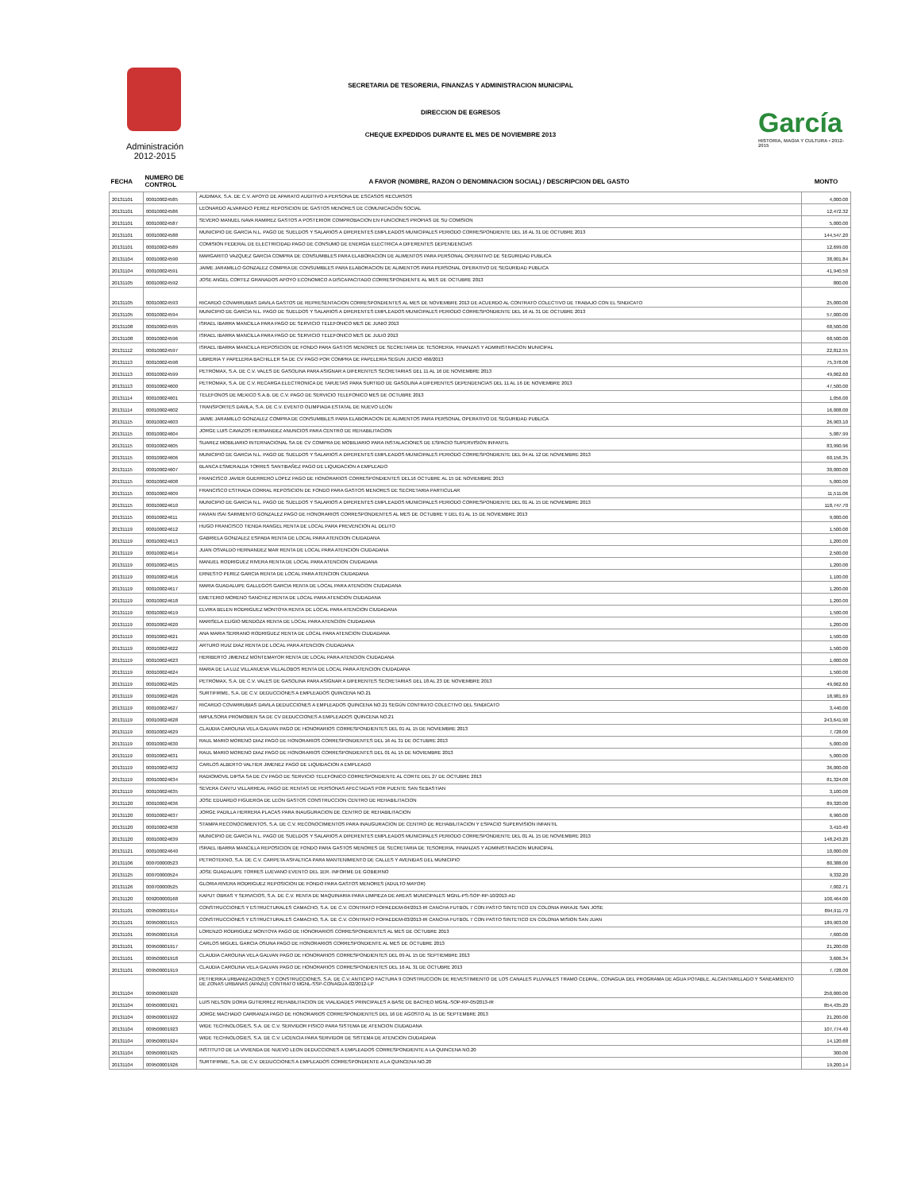Administración
2012-2015
SECRETARIA DE TESORERIA, FINANZAS Y ADMINISTRACION MUNICIPAL
DIRECCION DE EGRESOS
CHEQUE EXPEDIDOS DURANTE EL MES DE NOVIEMBRE 2013
García
HISTORIA, MAGIA Y CULTURA • 2012-2015
| FECHA | NUMERO DE CONTROL | A FAVOR (NOMBRE, RAZON O DENOMINACION SOCIAL) / DESCRIPCION DEL GASTO | MONTO |
| --- | --- | --- | --- |
| 20131101 | 000100024585 | AUDIMAX, S.A. DE C.V. APOYO DE APARATO AUDITIVO A PERSONA DE ESCASOS RECURSOS | 4,000.00 |
| 20131101 | 000100024586 | LEONARDO ALVARADO PEREZ REPOSICION DE GASTOS MENORES DE COMUNICACIÓN SOCIAL | 12,472.32 |
| 20131101 | 000100024587 | SEVERO MANUEL NAVA RAMIREZ GASTOS A POSTERIOR COMPROBACION EN FUNCIONES PROPIAS DE SU COMISION | 5,000.00 |
| 20131101 | 000100024588 | MUNICIPIO DE GARCIA N.L. PAGO DE SUELDOS Y SALARIOS A DIFERENTES EMPLEADOS MUNICIPALES PERIODO CORRESPONDIENTE DEL 16 AL 31 DE OCTUBRE 2013 | 144,547.20 |
| 20131101 | 000100024589 | COMISION FEDERAL DE ELECTRICIDAD PAGO DE CONSUMO DE ENERGIA ELECTRICA A DIFERENTES DEPENDENCIAS | 12,699.00 |
| 20131104 | 000100024590 | MARGARITO VAZQUEZ GARCIA COMPRA DE CONSUMIBLES PARA ELABORACION DE ALIMENTOS PARA PERSONAL OPERATIVO DE SEGURIDAD PUBLICA | 38,001.84 |
| 20131104 | 000100024591 | JAIME JARAMILLO GONZALEZ COMPRA DE CONSUMIBLES PARA ELABORACION DE ALIMENTOS PARA PERSONAL OPERATIVO DE SEGURIDAD PUBLICA | 41,940.50 |
| 20131105 | 000100024592 | JOSE ANGEL CORTEZ GRANADOS APOYO ECONOMICO A DISCAPACITADO CORRESPONDIENTE AL MES DE OCTUBRE 2013 | 800.00 |
| 20131105 | 000100024593 | RICARDO COVARRUBIAS DAVILA GASTOS DE REPRESENTACION CORRESPONDIENTES AL MES DE NOVIEMBRE 2013 DE ACUERDO AL CONTRATO COLECTIVO DE TRABAJO CON EL SINDICATO | 25,000.00 |
| 20131105 | 000100024594 | MUNICIPIO DE GARCIA N.L. PAGO DE SUELDOS Y SALARIOS A DIFERENTES EMPLEADOS MUNICIPALES PERIODO CORRESPONDIENTE DEL 16 AL 31 DE OCTUBRE 2013 | 57,000.00 |
| 20131108 | 000100024595 | ISRAEL IBARRA MANCILLA PARA PAGO DE SERVICIO TELEFONICO MES DE JUNIO 2013 | 68,500.00 |
| 20131108 | 000100024596 | ISRAEL IBARRA MANCILLA PARA PAGO DE SERVICIO TELEFONICO MES DE JULIO 2013 | 68,500.00 |
| 20131112 | 000100024597 | ISRAEL IBARRA MANCILLA REPOSICION DE FONDO PARA GASTOS MENORES DE SECRETARIA DE TESORERIA, FINANZAS Y ADMINISTRACION MUNICIPAL | 22,812.55 |
| 20131113 | 000100024598 | LIBRERIA Y PAPELERIA BACHILLER SA DE CV PAGO POR COMPRA DE PAPELERIA SEGUN JUICIO 466/2013 | 75,378.08 |
| 20131113 | 000100024599 | PETROMAX, S.A. DE C.V. VALES DE GASOLINA PARA ASIGNAR A DIFERENTES SECRETARIAS DEL 11 AL 16 DE NOVIEMBRE 2013 | 49,062.60 |
| 20131113 | 000100024600 | PETROMAX, S.A. DE C.V. RECARGA ELECTRONICA DE TARJETAS PARA SURTIDO DE GASOLINA A DIFERENTES DEPENDENCIAS DEL 11 AL 16 DE NOVIEMBRE 2013 | 47,500.00 |
| 20131114 | 000100024601 | TELEFONOS DE MEXICO S.A.B. DE C.V. PAGO DE SERVICIO TELEFONICO MES DE OCTUBRE 2013 | 1,056.00 |
| 20131114 | 000100024602 | TRANSPORTES DAVILA, S.A. DE C.V. EVENTO OLIMPIADA ESTATAL DE NUEVO LEON | 16,008.00 |
| 20131115 | 000100024603 | JAIME JARAMILLO GONZALEZ COMPRA DE CONSUMIBLES PARA ELABORACION DE ALIMENTOS PARA PERSONAL OPERATIVO DE SEGURIDAD PUBLICA | 26,903.10 |
| 20131115 | 000100024604 | JORGE LUIS CAVAZOS HERNANDEZ ANUNCIOS PARA CENTRO DE REHABILITACION | 5,087.99 |
| 20131115 | 000100024605 | SUAREZ MOBILIARIO INTERNACIONAL SA DE CV COMPRA DE MOBILIARIO PARA INSTALACIONES DE ESPACIO SUPERVISION INFANTIL | 83,990.96 |
| 20131115 | 000100024606 | MUNICIPIO DE GARCIA N.L. PAGO DE SUELDOS Y SALARIOS A DIFERENTES EMPLEADOS MUNICIPALES PERIODO CORRESPONDIENTE DEL 04 AL 12 DE NOVIEMBRE 2013 | 60,156.35 |
| 20131115 | 000100024607 | BLANCA ESMERALDA TORRES SANTIBAÑEZ PAGO DE LIQUIDACION A EMPLEADO | 30,000.00 |
| 20131115 | 000100024608 | FRANCISCO JAVIER GUERRERO LOPEZ PAGO DE HONORARIOS CORRESPONDIENTES DEL16 OCTUBRE AL 15 DE NOVIEMBRE 2013 | 5,000.00 |
| 20131115 | 000100024609 | FRANCISCO ESTRADA CORRAL REPOSICION DE FONDO PARA GASTOS MENORES DE SECRETARIA PARTICULAR | 11,511.06 |
| 20131115 | 000100024610 | MUNICIPIO DE GARCIA N.L. PAGO DE SUELDOS Y SALARIOS A DIFERENTES EMPLEADOS MUNICIPALES PERIODO CORRESPONDIENTE DEL 01 AL 15 DE NOVIEMBRE 2013 | 118,747.70 |
| 20131115 | 000100024611 | FAVIAN ISAI SARMIENTO GONZALEZ PAGO DE HONORARIOS CORRESPONDIENTES AL MES DE OCTUBRE Y DEL 01 AL 15 DE NOVIEMBRE 2013 | 9,000.00 |
| 20131119 | 000100024612 | HUGO FRANCISCO TIENDA RANGEL RENTA DE LOCAL PARA PREVENCION AL DELITO | 1,500.00 |
| 20131119 | 000100024613 | GABRIELA GONZALEZ ESPAÐA RENTA DE LOCAL PARA ATENCION CIUDADANA | 1,200.00 |
| 20131119 | 000100024614 | JUAN OSVALDO HERNANDEZ MAR RENTA DE LOCAL PARA ATENCION CIUDADANA | 2,500.00 |
| 20131119 | 000100024615 | MANUEL RODRIGUEZ RIVERA RENTA DE LOCAL PARA ATENCION CIUDADANA | 1,200.00 |
| 20131119 | 000100024616 | ERNESTO PEREZ GARCIA RENTA DE LOCAL PARA ATENCION CIUDADANA | 1,100.00 |
| 20131119 | 000100024617 | MARIA GUADALUPE GALLEGOS GARCIA RENTA DE LOCAL PARA ATENCION CIUDADANA | 1,200.00 |
| 20131119 | 000100024618 | EMETERIO MORENO SANCHEZ RENTA DE LOCAL PARA ATENCION CIUDADANA | 1,200.00 |
| 20131119 | 000100024619 | ELVIRA BELEN RODRIGUEZ MONTOYA RENTA DE LOCAL PARA ATENCION CIUDADANA | 1,500.00 |
| 20131119 | 000100024620 | MARISELA ELIGIO MENDOZA RENTA DE LOCAL PARA ATENCION CIUDADANA | 1,200.00 |
| 20131119 | 000100024621 | ANA MARIA SERRANO RODRIGUEZ RENTA DE LOCAL PARA ATENCION CIUDADANA | 1,500.00 |
| 20131119 | 000100024622 | ARTURO RUIZ DIAZ RENTA DE LOCAL PARA ATENCION CIUDADANA | 1,500.00 |
| 20131119 | 000100024623 | HERIBERTO JIMENEZ MONTEMAYOR RENTA DE LOCAL PARA ATENCION CIUDADANA | 1,000.00 |
| 20131119 | 000100024624 | MARIA DE LA LUZ VILLANUEVA VILLALOBOS RENTA DE LOCAL PARA ATENCION CIUDADANA | 1,500.00 |
| 20131119 | 000100024625 | PETROMAX, S.A. DE C.V. VALES DE GASOLINA PARA ASIGNAR A DIFERENTES SECRETARIAS DEL 18 AL 23 DE NOVIEMBRE 2013 | 49,062.60 |
| 20131119 | 000100024626 | SURTIFIRME, S.A. DE C.V. DEDUCCIONES A EMPLEADOS QUINCENA NO.21 | 18,981.69 |
| 20131119 | 000100024627 | RICARDO COVARRUBIAS DAVILA DEDUCCIONES A EMPLEADOS QUINCENA NO.21 SEGÚN CONTRATO COLECTIVO DEL SINDICATO | 3,440.00 |
| 20131119 | 000100024628 | IMPULSORA PROMOBIEN SA DE CV DEDUCCIONES A EMPLEADOS QUINCENA NO.21 | 243,641.90 |
| 20131119 | 000100024629 | CLAUDIA CAROLINA VELA GALVAN PAGO DE HONORARIOS CORRESPONDIENTES DEL 01 AL 15 DE NOVIEMBRE 2013 | 7,728.00 |
| 20131119 | 000100024630 | RAUL MARIO MORENO DIAZ PAGO DE HONORARIOS CORRESPONDIENTES DEL 16 AL 31 DE OCTUBRE 2013 | 5,000.00 |
| 20131119 | 000100024631 | RAUL MARIO MORENO DIAZ PAGO DE HONORARIOS CORRESPONDIENTES DEL 01 AL 15 DE NOVIEMBRE 2013 | 5,000.00 |
| 20131119 | 000100024632 | CARLOS ALBERTO VALTIER JIMENEZ PAGO DE LIQUIDACION A EMPLEADO | 36,000.00 |
| 20131119 | 000100024634 | RADIOMOVIL DIPSA SA DE CV PAGO DE SERVICIO TELEFONICO CORRESPONDIENTE AL CORTE DEL 27 DE OCTUBRE 2013 | 81,324.00 |
| 20131119 | 000100024635 | SEVERA CANTU VILLARREAL PAGO DE RENTAS DE PERSONAS AFECTADAS POR PUENTE SAN SEBASTIAN | 3,100.00 |
| 20131120 | 000100024636 | JOSE EDUARDO FIGUEROA DE LEON GASTOS CONSTRUCCION CENTRO DE REHABILITACION | 89,320.00 |
| 20131120 | 000100024637 | JORGE PADILLA HERRERA PLACAS PARA INAUGURACION DE CENTRO DE REHABILITACION | 6,960.00 |
| 20131120 | 000100024638 | STAMPA RECONOCIMIENTOS, S.A. DE C.V. RECONOCIMIENTOS PARA INAUGURACION DE CENTRO DE REHABILITACION Y ESPACIO SUPERVISION INFANTIL | 3,410.40 |
| 20131120 | 000100024639 | MUNICIPIO DE GARCIA N.L. PAGO DE SUELDOS Y SALARIOS A DIFERENTES EMPLEADOS MUNICIPALES PERIODO CORRESPONDIENTE DEL 01 AL 15 DE NOVIEMBRE 2013 | 148,243.20 |
| 20131121 | 000100024640 | ISRAEL IBARRA MANCILLA REPOSICION DE FONDO PARA GASTOS MENORES DE SECRETARIA DE TESORERIA, FINANZAS Y ADMINISTRACION MUNICIPAL | 10,000.00 |
| 20131106 | 000700000523 | PETROTEKNO, S.A. DE C.V. CARPETA ASFALTICA PARA MANTENIMIENTO DE CALLES Y AVENIDAS DEL MUNICIPIO | 80,388.00 |
| 20131125 | 000700000524 | JOSE GUADALUPE TORRES LUEVANO EVENTO DEL 1ER. INFORME DE GOBIERNO | 9,332.20 |
| 20131126 | 000700000525 | GLORIA RIVERA RODRIGUEZ REPOSICION DE FONDO PARA GASTOS MENORES (ADULTO MAYOR) | 7,002.71 |
| 20131120 | 009200000168 | KAPUT OBRAS Y SERVICIOS, S.A. DE C.V. RENTA DE MAQUINARIA PARA LIMPIEZA DE AREAS MUNICIPALES MGNL-PS-SOP-RP-10/2013-AD | 100,464.00 |
| 20131101 | 009500001914 | CONSTRUCCIONES Y ESTRUCTURALES CAMACHO, S.A. DE C.V. CONTRATO FOPAEDEM-04/2013-IR CANCHA FUTBOL 7 CON PASTO SINTETICO EN COLONIA PARAJE SAN JOSE | 894,911.70 |
| 20131101 | 009500001915 | CONSTRUCCIONES Y ESTRUCTURALES CAMACHO, S.A. DE C.V. CONTRATO FOPAEDEM-03/2013-IR CANCHA FUTBOL 7 CON PASTO SINTETICO EN COLONIA MISION SAN JUAN | 189,903.00 |
| 20131101 | 009500001916 | LORENZO RODRIGUEZ MONTOYA PAGO DE HONORARIOS CORRESPONDIENTES AL MES DE OCTUBRE 2013 | 7,600.00 |
| 20131101 | 009500001917 | CARLOS MIGUEL GARCIA OSUNA PAGO DE HONORARIOS CORRESPONDIENTE AL MES DE OCTUBRE 2013 | 21,200.00 |
| 20131101 | 009500001918 | CLAUDIA CAROLINA VELA GALVAN PAGO DE HONORARIOS CORRESPONDIENTES DEL 09 AL 15 DE SEPTIEMBRE 2013 | 3,606.34 |
| 20131101 | 009500001919 | CLAUDIA CAROLINA VELA GALVAN PAGO DE HONORARIOS CORRESPONDIENTES DEL 16 AL 31 DE OCTUBRE 2013 | 7,728.00 |
| 20131104 | 009500001920 | PETHERIKA URBANIZACIONES Y CONSTRUCCIONES, S.A. DE C.V. ANTICIPO FACTURA 9 CONSTRUCCION DE REVESTIMIENTO DE LOS CANALES PLUVIALES TRAMO CEDRAL, CONAGUA DEL PROGRAMA DE AGUA POTABLE, ALCANTARILLADO Y SANEAMIENTO DE ZONAS URBANAS (APAZU) CONTRATO MGNL-SSP-CONAGUA-02/2012-LP | 250,000.00 |
| 20131104 | 009500001921 | LUIS NELSON DORIA GUTIERREZ REHABILITACION DE VIALIDADES PRINCIPALES A BASE DE BACHEO MGNL-SOP-RP-05/2013-IR | 854,435.20 |
| 20131104 | 009500001922 | JORGE MACHADO CARRANZA PAGO DE HONORARIOS CORRESPONDIENTES DEL 16 DE AGOSTO AL 15 DE SEPTEMBRE 2013 | 21,200.00 |
| 20131104 | 009500001923 | WIDE TECHNOLOGIES, S.A. DE C.V. SERVIDOR FISICO PARA SISTEMA DE ATENCION CIUDADANA | 107,774.40 |
| 20131104 | 009500001924 | WIDE TECHNOLOGIES, S.A. DE C.V. LICENCIA PARA SERVIDOR DE SISTEMA DE ATENCION CIUDADANA | 14,120.68 |
| 20131104 | 009500001925 | INSTITUTO DE LA VIVIENDA DE NUEVO LEON DEDUCCIONES A EMPLEADOS CORRESPONDIENTE A LA QUINCENA NO.20 | 300.00 |
| 20131104 | 009500001926 | SURTIFIRME, S.A. DE C.V. DEDUCCIONES A EMPLEADOS CORRESPONDIENTE A LA QUINCENA NO.20 | 19,200.14 |